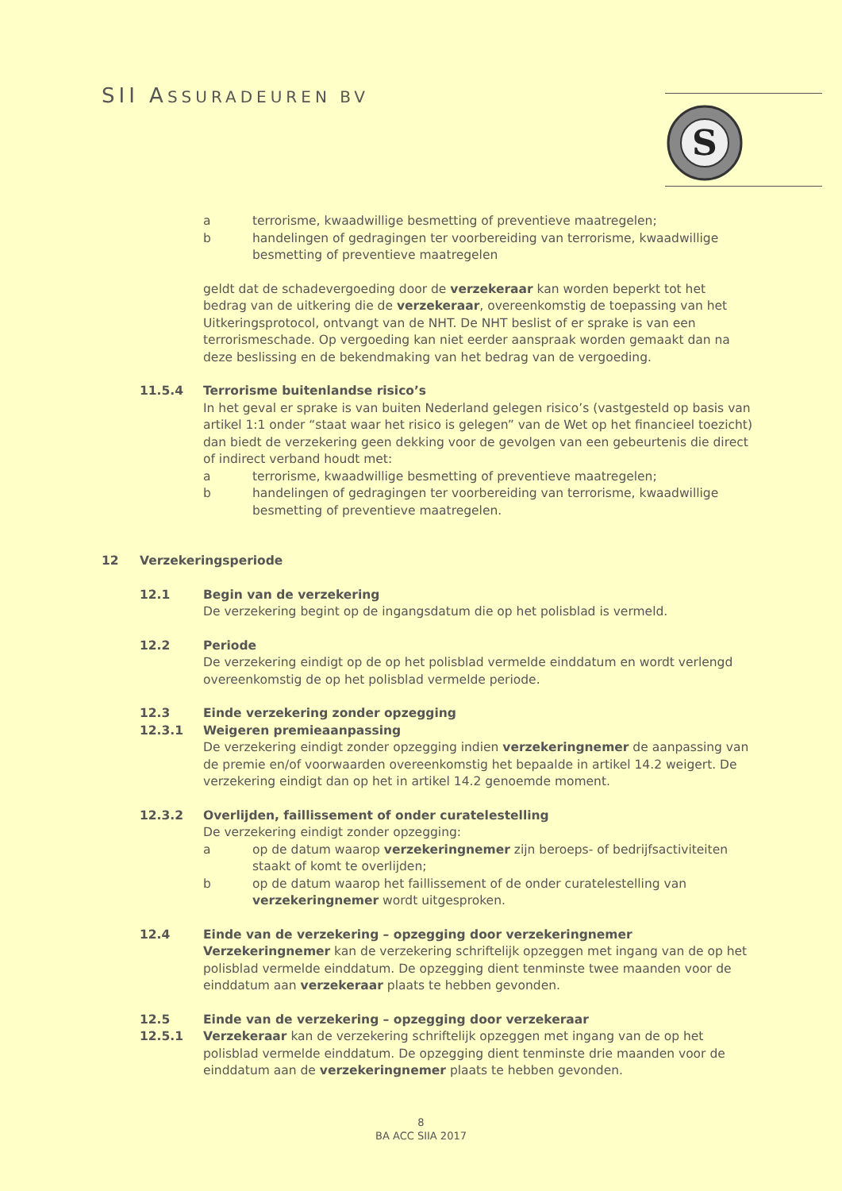SII ASSURADEUREN BV
S
a terrorisme, kwaadwillige besmetting of preventieve maatregelen;
b handelingen of gedragingen ter voorbereiding van terrorisme, kwaadwillige besmetting of preventieve maatregelen
geldt dat de schadevergoeding door de verzekeraar kan worden beperkt tot het bedrag van de uitkering die de verzekeraar, overeenkomstig de toepassing van het Uitkeringsprotocol, ontvangt van de NHT. De NHT beslist of er sprake is van een terrorismeschade. Op vergoeding kan niet eerder aanspraak worden gemaakt dan na deze beslissing en de bekendmaking van het bedrag van de vergoeding.
11.5.4 Terrorisme buitenlandse risico’s
In het geval er sprake is van buiten Nederland gelegen risico’s (vastgesteld op basis van artikel 1:1 onder “staat waar het risico is gelegen” van de Wet op het financieel toezicht) dan biedt de verzekering geen dekking voor de gevolgen van een gebeurtenis die direct of indirect verband houdt met:
a terrorisme, kwaadwillige besmetting of preventieve maatregelen;
b handelingen of gedragingen ter voorbereiding van terrorisme, kwaadwillige besmetting of preventieve maatregelen.
12 Verzekeringsperiode
12.1 Begin van de verzekering
De verzekering begint op de ingangsdatum die op het polisblad is vermeld.
12.2 Periode
De verzekering eindigt op de op het polisblad vermelde einddatum en wordt verlengd overeenkomstig de op het polisblad vermelde periode.
12.3 Einde verzekering zonder opzegging
12.3.1 Weigeren premieaanpassing
De verzekering eindigt zonder opzegging indien verzekeringnemer de aanpassing van de premie en/of voorwaarden overeenkomstig het bepaalde in artikel 14.2 weigert. De verzekering eindigt dan op het in artikel 14.2 genoemde moment.
12.3.2 Overlijden, faillissement of onder curatelestelling
De verzekering eindigt zonder opzegging:
a op de datum waarop verzekeringnemer zijn beroeps- of bedrijfsactiviteiten staakt of komt te overlijden;
b op de datum waarop het faillissement of de onder curatelestelling van verzekeringnemer wordt uitgesproken.
12.4 Einde van de verzekering – opzegging door verzekeringnemer
Verzekeringnemer kan de verzekering schriftelijk opzeggen met ingang van de op het polisblad vermelde einddatum. De opzegging dient tenminste twee maanden voor de einddatum aan verzekeraar plaats te hebben gevonden.
12.5 Einde van de verzekering – opzegging door verzekeraar
12.5.1 Verzekeraar kan de verzekering schriftelijk opzeggen met ingang van de op het polisblad vermelde einddatum. De opzegging dient tenminste drie maanden voor de einddatum aan de verzekeringnemer plaats te hebben gevonden.
8
BA ACC SIIA 2017